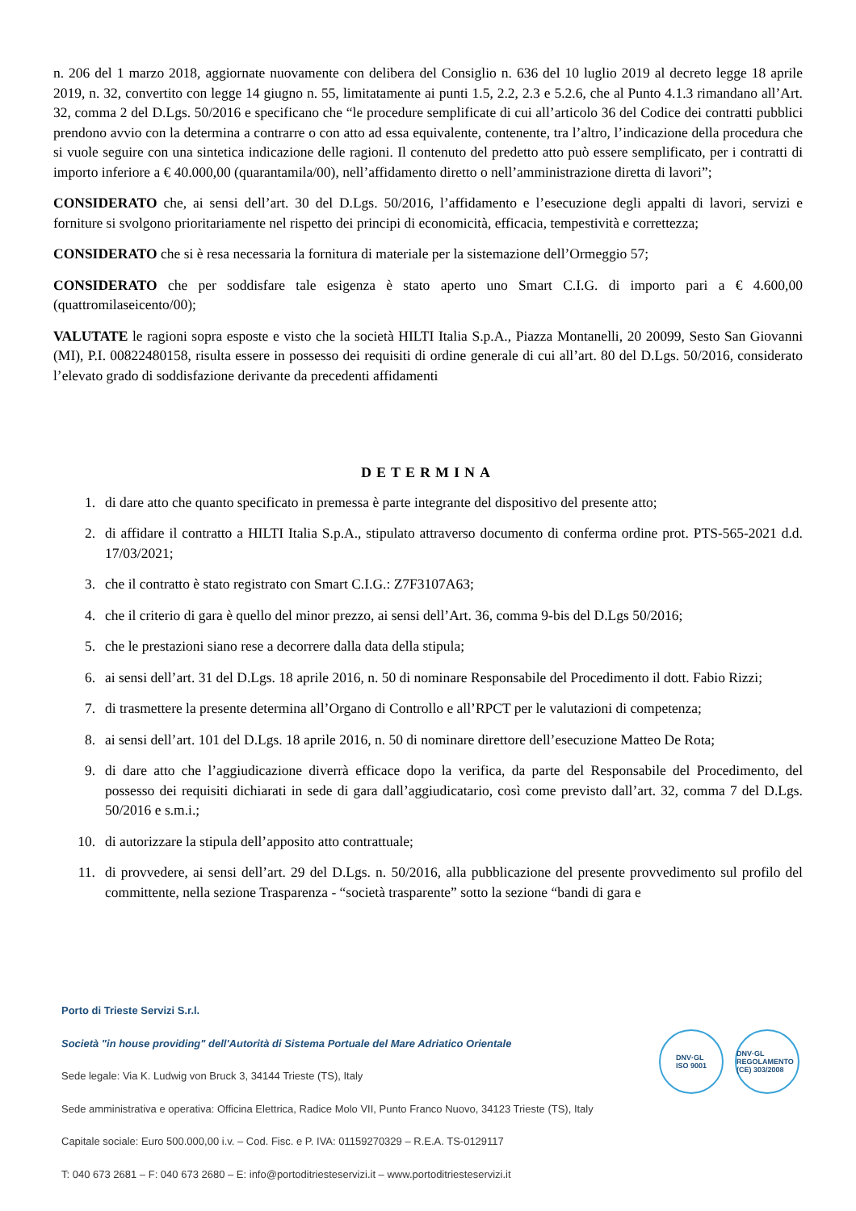n. 206 del 1 marzo 2018, aggiornate nuovamente con delibera del Consiglio n. 636 del 10 luglio 2019 al decreto legge 18 aprile 2019, n. 32, convertito con legge 14 giugno n. 55, limitatamente ai punti 1.5, 2.2, 2.3 e 5.2.6, che al Punto 4.1.3 rimandano all’Art. 32, comma 2 del D.Lgs. 50/2016 e specificano che “le procedure semplificate di cui all’articolo 36 del Codice dei contratti pubblici prendono avvio con la determina a contrarre o con atto ad essa equivalente, contenente, tra l’altro, l’indicazione della procedura che si vuole seguire con una sintetica indicazione delle ragioni. Il contenuto del predetto atto può essere semplificato, per i contratti di importo inferiore a € 40.000,00 (quarantamila/00), nell’affidamento diretto o nell’amministrazione diretta di lavori”;
CONSIDERATO che, ai sensi dell’art. 30 del D.Lgs. 50/2016, l’affidamento e l’esecuzione degli appalti di lavori, servizi e forniture si svolgono prioritariamente nel rispetto dei principi di economicità, efficacia, tempestività e correttezza;
CONSIDERATO che si è resa necessaria la fornitura di materiale per la sistemazione dell’Ormeggio 57;
CONSIDERATO che per soddisfare tale esigenza è stato aperto uno Smart C.I.G. di importo pari a € 4.600,00 (quattromilaseicento/00);
VALUTATE le ragioni sopra esposte e visto che la società HILTI Italia S.p.A., Piazza Montanelli, 20 20099, Sesto San Giovanni (MI), P.I. 00822480158, risulta essere in possesso dei requisiti di ordine generale di cui all’art. 80 del D.Lgs. 50/2016, considerato l’elevato grado di soddisfazione derivante da precedenti affidamenti
DETERMINA
1. di dare atto che quanto specificato in premessa è parte integrante del dispositivo del presente atto;
2. di affidare il contratto a HILTI Italia S.p.A., stipulato attraverso documento di conferma ordine prot. PTS-565-2021 d.d. 17/03/2021;
3. che il contratto è stato registrato con Smart C.I.G.: Z7F3107A63;
4. che il criterio di gara è quello del minor prezzo, ai sensi dell’Art. 36, comma 9-bis del D.Lgs 50/2016;
5. che le prestazioni siano rese a decorrere dalla data della stipula;
6. ai sensi dell’art. 31 del D.Lgs. 18 aprile 2016, n. 50 di nominare Responsabile del Procedimento il dott. Fabio Rizzi;
7. di trasmettere la presente determina all’Organo di Controllo e all’RPCT per le valutazioni di competenza;
8. ai sensi dell’art. 101 del D.Lgs. 18 aprile 2016, n. 50 di nominare direttore dell’esecuzione Matteo De Rota;
9. di dare atto che l’aggiudicazione diverrà efficace dopo la verifica, da parte del Responsabile del Procedimento, del possesso dei requisiti dichiarati in sede di gara dall’aggiudicatario, così come previsto dall’art. 32, comma 7 del D.Lgs. 50/2016 e s.m.i.;
10. di autorizzare la stipula dell’apposito atto contrattuale;
11. di provvedere, ai sensi dell’art. 29 del D.Lgs. n. 50/2016, alla pubblicazione del presente provvedimento sul profilo del committente, nella sezione Trasparenza - “società trasparente” sotto la sezione “bandi di gara e
Porto di Trieste Servizi S.r.l.
Società "in house providing" dell'Autorità di Sistema Portuale del Mare Adriatico Orientale
Sede legale: Via K. Ludwig von Bruck 3, 34144 Trieste (TS), Italy
Sede amministrativa e operativa: Officina Elettrica, Radice Molo VII, Punto Franco Nuovo, 34123 Trieste (TS), Italy
Capitale sociale: Euro 500.000,00 i.v. – Cod. Fisc. e P. IVA: 01159270329 – R.E.A. TS-0129117
T: 040 673 2681 – F: 040 673 2680 – E: info@portoditriesteservizi.it – www.portoditriesteservizi.it
DNV·GL
ISO 9001
DNV·GL
REGOLAMENTO (CE) 303/2008